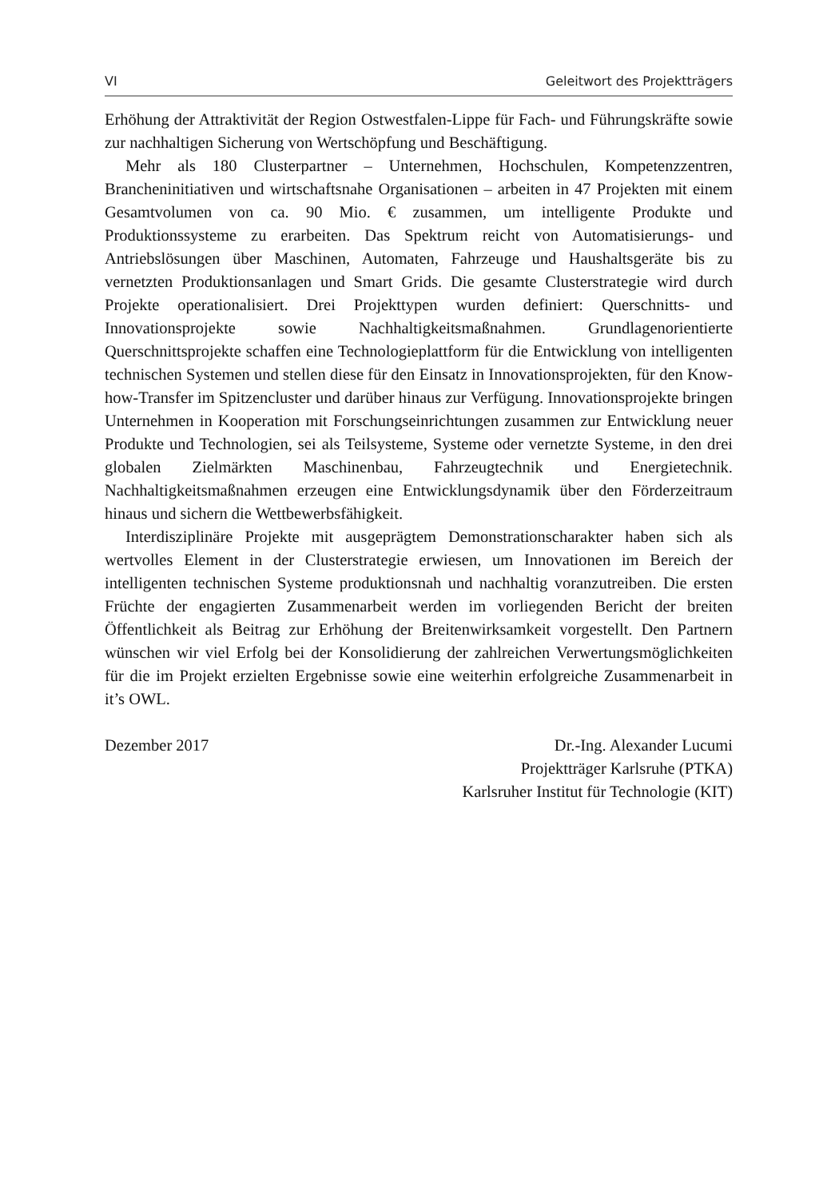VI Geleitwort des Projektträgers
Erhöhung der Attraktivität der Region Ostwestfalen-Lippe für Fach- und Führungskräfte sowie zur nachhaltigen Sicherung von Wertschöpfung und Beschäftigung.
Mehr als 180 Clusterpartner – Unternehmen, Hochschulen, Kompetenzzentren, Brancheninitiativen und wirtschaftsnahe Organisationen – arbeiten in 47 Projekten mit einem Gesamtvolumen von ca. 90 Mio. € zusammen, um intelligente Produkte und Produktionssysteme zu erarbeiten. Das Spektrum reicht von Automatisierungs- und Antriebslösungen über Maschinen, Automaten, Fahrzeuge und Haushaltsgeräte bis zu vernetzten Produktionsanlagen und Smart Grids. Die gesamte Clusterstrategie wird durch Projekte operationalisiert. Drei Projekttypen wurden definiert: Querschnitts- und Innovationsprojekte sowie Nachhaltigkeitsmaßnahmen. Grundlagenorientierte Querschnittsprojekte schaffen eine Technologieplattform für die Entwicklung von intelligenten technischen Systemen und stellen diese für den Einsatz in Innovations­projekten, für den Know-how-Transfer im Spitzencluster und darüber hinaus zur Verfügung. Innovationsprojekte bringen Unternehmen in Kooperation mit Forschungs­einrichtungen zusammen zur Entwicklung neuer Produkte und Technologien, sei als Teil­systeme, Systeme oder vernetzte Systeme, in den drei globalen Zielmärkten Maschinenbau, Fahrzeugtechnik und Energietechnik. Nachhaltigkeitsmaßnahmen erzeugen eine Ent­wicklungsdynamik über den Förderzeitraum hinaus und sichern die Wettbewerbsfähig­keit.
Interdisziplinäre Projekte mit ausgeprägtem Demonstrationscharakter haben sich als wertvolles Element in der Clusterstrategie erwiesen, um Innovationen im Bereich der intelligenten technischen Systeme produktionsnah und nachhaltig voranzutreiben. Die ersten Früchte der engagierten Zusammenarbeit werden im vorliegenden Bericht der breiten Öffentlichkeit als Beitrag zur Erhöhung der Breitenwirksamkeit vorgestellt. Den Partnern wünschen wir viel Erfolg bei der Konsolidierung der zahlreichen Verwertungs­möglichkeiten für die im Projekt erzielten Ergebnisse sowie eine weiterhin erfolgreiche Zusammenarbeit in it’s OWL.
Dezember 2017 Dr.-Ing. Alexander Lucumi
Projektträger Karlsruhe (PTKA)
Karlsruher Institut für Technologie (KIT)